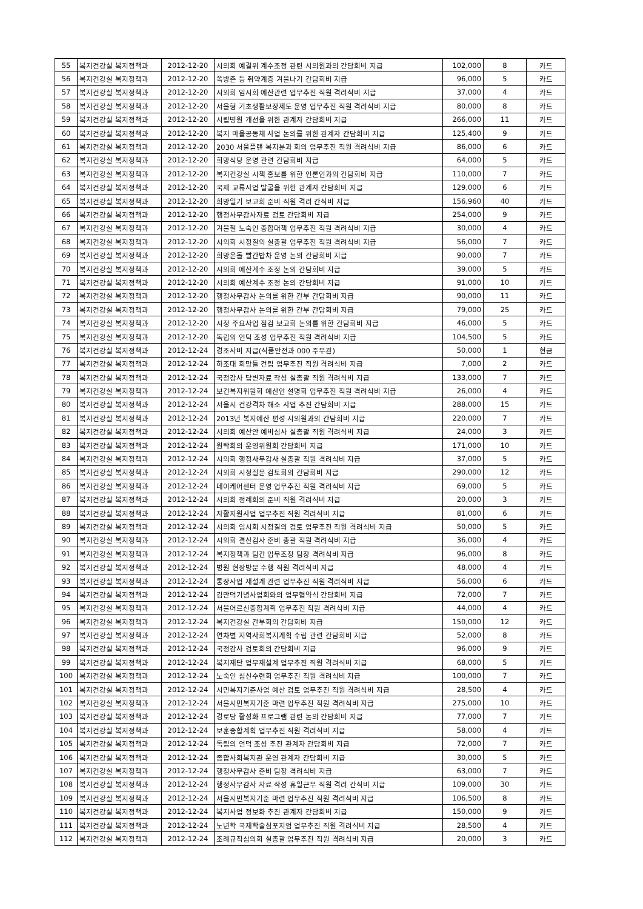| 55 | 복지건강실 복지정책과 | 2012-12-20 | 시의회 예결위 계수조정 관련 시의원과의 간담회비 지급 | 102,000 | 8 | 카드 |
| 56 | 복지건강실 복지정책과 | 2012-12-20 | 쪽방촌 등 취약계층 겨울나기 간담회비 지급 | 96,000 | 5 | 카드 |
| 57 | 복지건강실 복지정책과 | 2012-12-20 | 시의회 임시회 예산관련 업무추진 직원 격려식비 지급 | 37,000 | 4 | 카드 |
| 58 | 복지건강실 복지정책과 | 2012-12-20 | 서울형 기초생활보장제도 운영 업무추진 직원 격려식비 지급 | 80,000 | 8 | 카드 |
| 59 | 복지건강실 복지정책과 | 2012-12-20 | 시립병원 개선을 위한 관계자 간담회비 지급 | 266,000 | 11 | 카드 |
| 60 | 복지건강실 복지정책과 | 2012-12-20 | 복지 마을공동체 사업 논의를 위한 관계자 간담회비 지급 | 125,400 | 9 | 카드 |
| 61 | 복지건강실 복지정책과 | 2012-12-20 | 2030 서울플랜 복지분과 회의 업무추진 직원 격려식비 지급 | 86,000 | 6 | 카드 |
| 62 | 복지건강실 복지정책과 | 2012-12-20 | 희망식당 운영 관련 간담회비 지급 | 64,000 | 5 | 카드 |
| 63 | 복지건강실 복지정책과 | 2012-12-20 | 복지건강실 시책 홍보를 위한 언론인과의 간담회비 지급 | 110,000 | 7 | 카드 |
| 64 | 복지건강실 복지정책과 | 2012-12-20 | 국제 교류사업 발굴을 위한 관계자 간담회비 지급 | 129,000 | 6 | 카드 |
| 65 | 복지건강실 복지정책과 | 2012-12-20 | 희망일기 보고회 준비 직원 격려 간식비 지급 | 156,960 | 40 | 카드 |
| 66 | 복지건강실 복지정책과 | 2012-12-20 | 행정사무감사자료 검토 간담회비 지급 | 254,000 | 9 | 카드 |
| 67 | 복지건강실 복지정책과 | 2012-12-20 | 겨울철 노숙인 종합대책 업무추진 직원 격려식비 지급 | 30,000 | 4 | 카드 |
| 68 | 복지건강실 복지정책과 | 2012-12-20 | 시의회 시정질의 실총괄 업무추진 직원 격려식비 지급 | 56,000 | 7 | 카드 |
| 69 | 복지건강실 복지정책과 | 2012-12-20 | 희망온돌 빨간밥차 운영 논의 간담회비 지급 | 90,000 | 7 | 카드 |
| 70 | 복지건강실 복지정책과 | 2012-12-20 | 시의회 예산계수 조정 논의 간담회비 지급 | 39,000 | 5 | 카드 |
| 71 | 복지건강실 복지정책과 | 2012-12-20 | 시의회 예산계수 조정 논의 간담회비 지급 | 91,000 | 10 | 카드 |
| 72 | 복지건강실 복지정책과 | 2012-12-20 | 행정사무감사 논의를 위한 간부 간담회비 지급 | 90,000 | 11 | 카드 |
| 73 | 복지건강실 복지정책과 | 2012-12-20 | 행정사무감사 논의를 위한 간부 간담회비 지급 | 79,000 | 25 | 카드 |
| 74 | 복지건강실 복지정책과 | 2012-12-20 | 시정 주요사업 점검 보고회 논의를 위한 간담회비 지급 | 46,000 | 5 | 카드 |
| 75 | 복지건강실 복지정책과 | 2012-12-20 | 독립의 언덕 조성 업무추진 직원 격려식비 지급 | 104,500 | 5 | 카드 |
| 76 | 복지건강실 복지정책과 | 2012-12-24 | 경조사비 지급(식품안전과 000 주무관) | 50,000 | 1 | 현금 |
| 77 | 복지건강실 복지정책과 | 2012-12-24 | 하조대 희망들 건립 업무추진 직원 격려식비 지급 | 7,000 | 2 | 카드 |
| 78 | 복지건강실 복지정책과 | 2012-12-24 | 국정감사 답변자료 작성 실총괄 직원 격려식비 지급 | 133,000 | 7 | 카드 |
| 79 | 복지건강실 복지정책과 | 2012-12-24 | 보건복지위원회 예산안 설명회 업무추진 직원 격려식비 지급 | 26,000 | 4 | 카드 |
| 80 | 복지건강실 복지정책과 | 2012-12-24 | 서울시 건강격차 해소 사업 추진 간담회비 지급 | 288,000 | 15 | 카드 |
| 81 | 복지건강실 복지정책과 | 2012-12-24 | 2013년 복지예산 편성 시의원과의 간담회비 지급 | 220,000 | 7 | 카드 |
| 82 | 복지건강실 복지정책과 | 2012-12-24 | 시의회 예산안 예비심사 실총괄 직원 격려식비 지급 | 24,000 | 3 | 카드 |
| 83 | 복지건강실 복지정책과 | 2012-12-24 | 원탁회의 운영위원회 간담회비 지급 | 171,000 | 10 | 카드 |
| 84 | 복지건강실 복지정책과 | 2012-12-24 | 시의회 행정사무감사 실총괄 직원 격려식비 지급 | 37,000 | 5 | 카드 |
| 85 | 복지건강실 복지정책과 | 2012-12-24 | 시의회 시정질문 검토회의 간담회비 지급 | 290,000 | 12 | 카드 |
| 86 | 복지건강실 복지정책과 | 2012-12-24 | 데이케어센터 운영 업무추진 직원 격려식비 지급 | 69,000 | 5 | 카드 |
| 87 | 복지건강실 복지정책과 | 2012-12-24 | 시의회 정례회의 준비 직원 격려식비 지급 | 20,000 | 3 | 카드 |
| 88 | 복지건강실 복지정책과 | 2012-12-24 | 자활지원사업 업무추진 직원 격려식비 지급 | 81,000 | 6 | 카드 |
| 89 | 복지건강실 복지정책과 | 2012-12-24 | 시의회 임시회 시정질의 검토 업무추진 직원 격려식비 지급 | 50,000 | 5 | 카드 |
| 90 | 복지건강실 복지정책과 | 2012-12-24 | 시의회 결산검사 준비 총괄 직원 격려식비 지급 | 36,000 | 4 | 카드 |
| 91 | 복지건강실 복지정책과 | 2012-12-24 | 복지정책과 팀간 업무조정 팀장 격려식비 지급 | 96,000 | 8 | 카드 |
| 92 | 복지건강실 복지정책과 | 2012-12-24 | 병원 현장방문 수행 직원 격려식비 지급 | 48,000 | 4 | 카드 |
| 93 | 복지건강실 복지정책과 | 2012-12-24 | 통장사업 재설계 관련 업무추진 직원 격려식비 지급 | 56,000 | 6 | 카드 |
| 94 | 복지건강실 복지정책과 | 2012-12-24 | 김만덕기념사업회와의 업무협약식 간담회비 지급 | 72,000 | 7 | 카드 |
| 95 | 복지건강실 복지정책과 | 2012-12-24 | 서울어르신종합계획 업무추진 직원 격려식비 지급 | 44,000 | 4 | 카드 |
| 96 | 복지건강실 복지정책과 | 2012-12-24 | 복지건강실 간부회의 간담회비 지급 | 150,000 | 12 | 카드 |
| 97 | 복지건강실 복지정책과 | 2012-12-24 | 연차별 지역사회복지계획 수립 관련 간담회비 지급 | 52,000 | 8 | 카드 |
| 98 | 복지건강실 복지정책과 | 2012-12-24 | 국정감사 검토회의 간담회비 지급 | 96,000 | 9 | 카드 |
| 99 | 복지건강실 복지정책과 | 2012-12-24 | 복지재단 업무재설계 업무추진 직원 격려식비 지급 | 68,000 | 5 | 카드 |
| 100 | 복지건강실 복지정책과 | 2012-12-24 | 노숙인 심신수련회 업무추진 직원 격려식비 지급 | 100,000 | 7 | 카드 |
| 101 | 복지건강실 복지정책과 | 2012-12-24 | 시민복지기준사업 예산 검토 업무추진 직원 격려식비 지급 | 28,500 | 4 | 카드 |
| 102 | 복지건강실 복지정책과 | 2012-12-24 | 서울시민복지기준 마련 업무추진 직원 격려식비 지급 | 275,000 | 10 | 카드 |
| 103 | 복지건강실 복지정책과 | 2012-12-24 | 경로당 활성화 프로그램 관련 논의 간담회비 지급 | 77,000 | 7 | 카드 |
| 104 | 복지건강실 복지정책과 | 2012-12-24 | 보훈종합계획 업무추진 직원 격려식비 지급 | 58,000 | 4 | 카드 |
| 105 | 복지건강실 복지정책과 | 2012-12-24 | 독립의 언덕 조성 추진 관계자 간담회비 지급 | 72,000 | 7 | 카드 |
| 106 | 복지건강실 복지정책과 | 2012-12-24 | 종합사회복지관 운영 관계자 간담회비 지급 | 30,000 | 5 | 카드 |
| 107 | 복지건강실 복지정책과 | 2012-12-24 | 행정사무감사 준비 팀장 격려식비 지급 | 63,000 | 7 | 카드 |
| 108 | 복지건강실 복지정책과 | 2012-12-24 | 행정사무감사 자료 작성 휴일근무 직원 격려 간식비 지급 | 109,000 | 30 | 카드 |
| 109 | 복지건강실 복지정책과 | 2012-12-24 | 서울시민복지기준 마련 업무추진 직원 격려식비 지급 | 106,500 | 8 | 카드 |
| 110 | 복지건강실 복지정책과 | 2012-12-24 | 복지사업 정보화 추진 관계자 간담회비 지급 | 150,000 | 9 | 카드 |
| 111 | 복지건강실 복지정책과 | 2012-12-24 | 노년학 국제학술심포지엄 업무추진 직원 격려식비 지급 | 28,500 | 4 | 카드 |
| 112 | 복지건강실 복지정책과 | 2012-12-24 | 조례규칙심의회 실총괄 업무추진 직원 격려식비 지급 | 20,000 | 3 | 카드 |